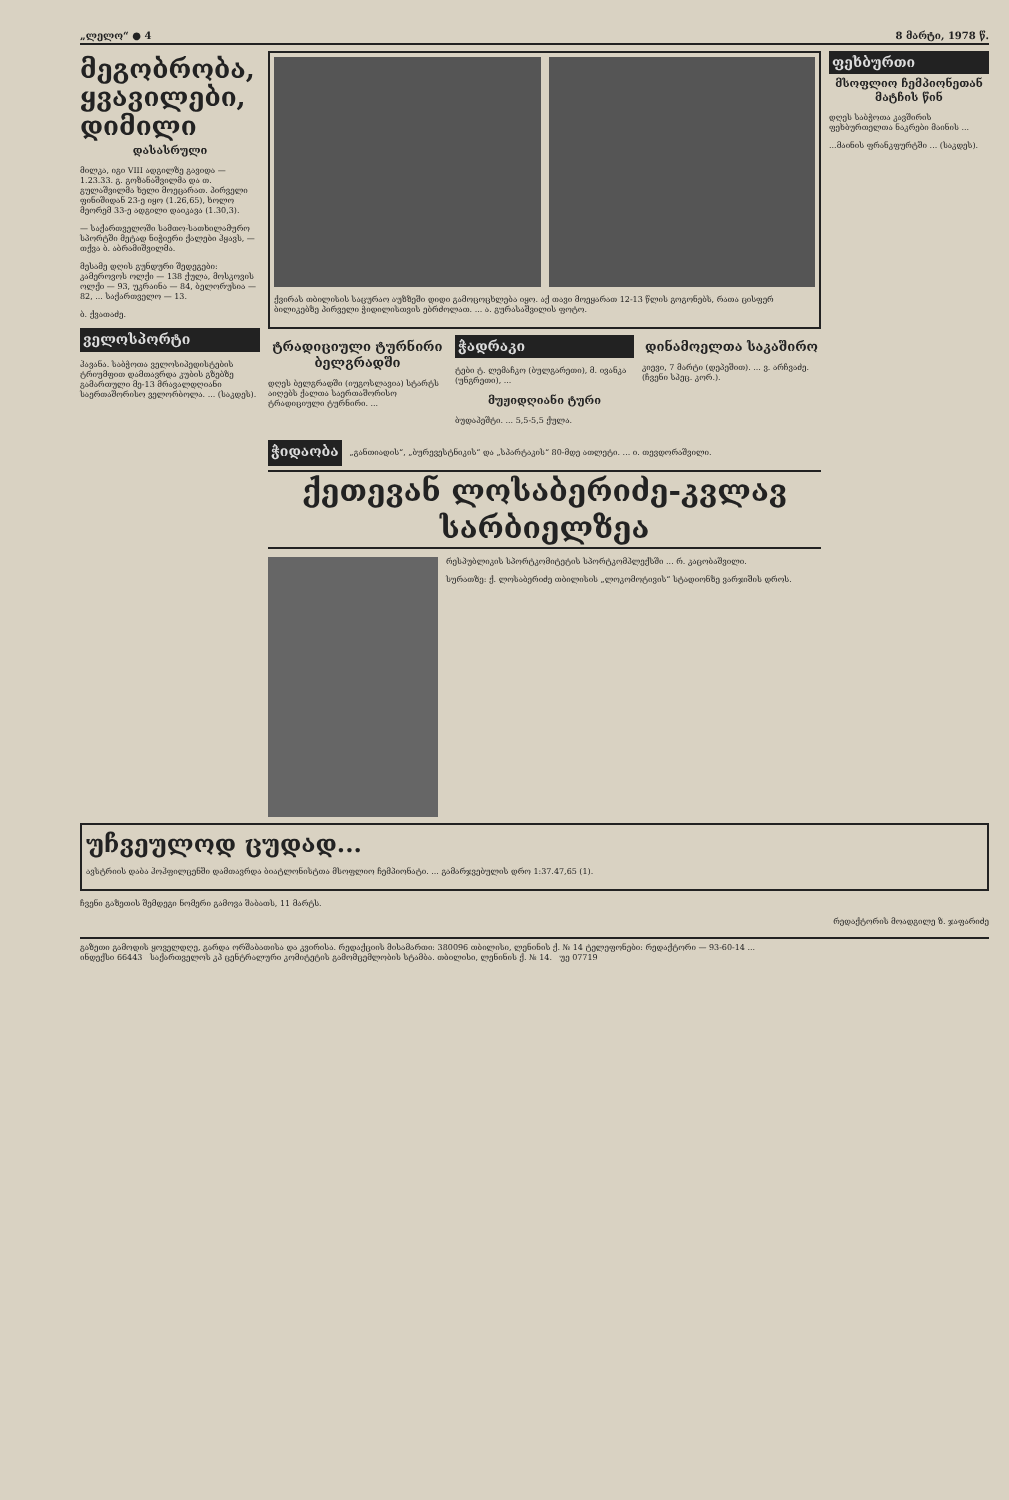„ლელო“ ● 4 8 მარტი, 1978 წ.
მეგობრობა, ყვავილები, დიმილი
დასასრული
მილკა, იგი VIII ადგილზე გავიდა — 1.23.33. გ. გოზანაშვილმა და თ. გულაშვილმა ხელი მოეცარათ. პირველი ფინიშიდან 23-ე იყო (1.26,65), ხოლო მეორემ 33-ე ადგილი დაიკავა (1.30,3).
— საქართველოში სამთო-სათხილამურო სპორტში მეტად ნიჭიერი ქალები ჰყავს, — თქვა ბ. აბრამიშვილმა.
მესამე დღის გუნდური შედეგები: კამეროვოს ოლქი — 138 ქულა, მოსკოვის ოლქი — 93, უკრაინა — 84, ბელორუსია — 82, ... საქართველო — 13.
ბ. ქვათაძე.
ველოსპორტი
ჰავანა. საბჭოთა ველოსიპედისტების ტრიუმფით დამთავრდა კუბის გზებზე გამართული მე-13 მრავალდღიანი საერთაშორისო ველორბოლა. ... (საკდეს).
ქვირას თბილისის საცურაო აუზზეში დიდი გამოცოცხლება იყო. აქ თავი მოეყარათ 12-13 წლის გოგონებს, რათა ცისფერ ბილიკებზე პირველი ჭიდილისთვის ებრძოლათ. ... ა. გურასაშვილის ფოტო.
ტრადიციული ტურნირი ბელგრადში
დღეს ბელგრადში (იუგოსლავია) სტარტს აიღებს ქალთა საერთაშორისო ტრადიციული ტურნირი. ...
ჭადრაკი
ტები ტ. ლემაჩკო (ბულგარეთი), მ. ივანკა (უნგრეთი), ...
მუჟიდღიანი ტური
ბუდაპეშტი. ... 5,5-5,5 ქულა.
დინამოელთა საკაშირო
კიევი, 7 მარტი (დეპეშით). ... ვ. არჩვაძე. (ჩვენი სპეც. კორ.).
ჭიდაობა
„განთიადის“, „ბურევესტნიკის“ და „სპარტაკის“ 80-მდე ათლეტი. ... ი. თევდორაშვილი.
ქეთევან ლოსაბერიძე-კვლავ სარბიელზეა
რესპუბლიკის სპორტკომიტეტის სპორტკომპლექსში ... რ. კაცობაშვილი.
სურათზე: ქ. ლოსაბერიძე თბილისის „ლოკომოტივის“ სტადიონზე ვარჯიშის დროს.
ფეხბურთი
მსოფლიო ჩემპიონეთან მატჩის წინ
დღეს საბჭოთა კავშირის ფეხბურთელთა ნაკრები მაინის ...
...მაინის ფრანკფურტში ... (საკდეს).
უჩვეულოდ ცუდად...
ავსტრიის დაბა ჰოჰფილცენში დამთავრდა ბიატლონისტთა მსოფლიო ჩემპიონატი. ... გამარჯვებულის დრო 1:37.47,65 (1).
ჩვენი გაზეთის შემდეგი ნომერი გამოვა შაბათს, 11 მარტს.
რედაქტორის მოადგილე ზ. ჯაფარიძე
გაზეთი გამოდის ყოველდღე, გარდა ორშაბათისა და კვირისა. რედაქციის მისამართი: 380096 თბილისი, ლენინის ქ. № 14 ტელეფონები: რედაქტორი — 93-60-14 ...
ინდექსი 66443 საქართველოს კპ ცენტრალური კომიტეტის გამომცემლობის სტამბა. თბილისი, ლენინის ქ. № 14. უე 07719